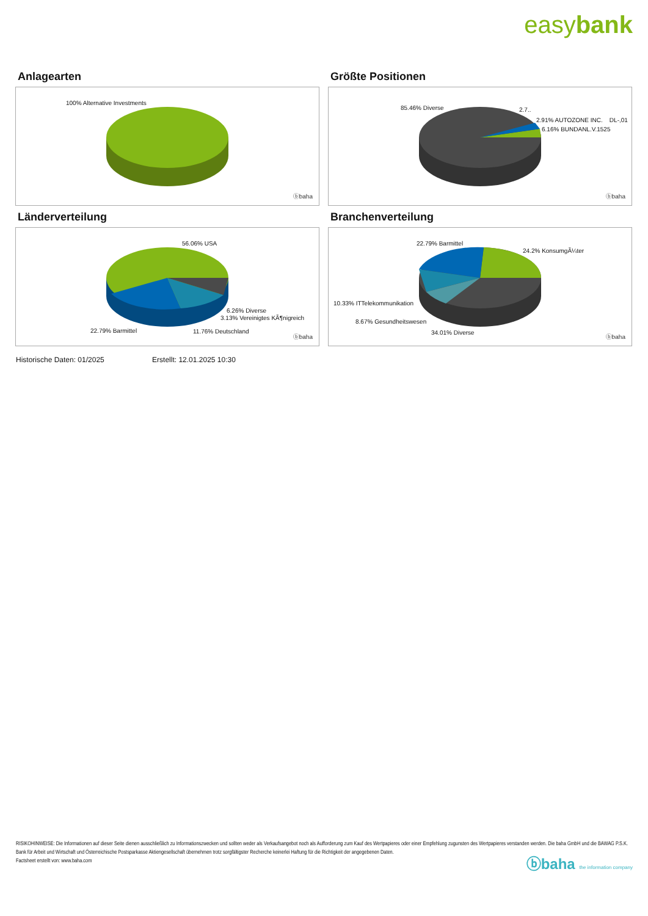easybank
Anlagearten
100% Alternative Investments
ⓑbaha
Größte Positionen
85.46% Diverse 2.7..
2.91% AUTOZONE INC. DL-,01
6.16% BUNDANL.V.1525
ⓑbaha
Länderverteilung
56.06% USA
6.26% Diverse
3.13% Vereinigtes KÃ¶nigreich
22.79% Barmittel 11.76% Deutschland
ⓑbaha
Branchenverteilung
22.79% Barmittel
24.2% KonsumgÃ¼ter
10.33% ITTelekommunikation
8.67% Gesundheitswesen
34.01% Diverse
ⓑbaha
Historische Daten: 01/2025 Erstellt: 12.01.2025 10:30
RISIKOHINWEISE: Die Informationen auf dieser Seite dienen ausschließlich zu Informationszwecken und sollten weder als Verkaufsangebot noch als Aufforderung zum Kauf des Wertpapieres oder einer Empfehlung zugunsten des Wertpapieres verstanden werden. Die baha GmbH und die BAWAG P.S.K. Bank für Arbeit und Wirtschaft und Österreichische Postsparkasse Aktiengesellschaft übernehmen trotz sorgfältigster Recherche keinerlei Haftung für die Richtigkeit der angegebenen Daten.
Factsheet erstellt von: www.baha.com
ⓑbaha the information company